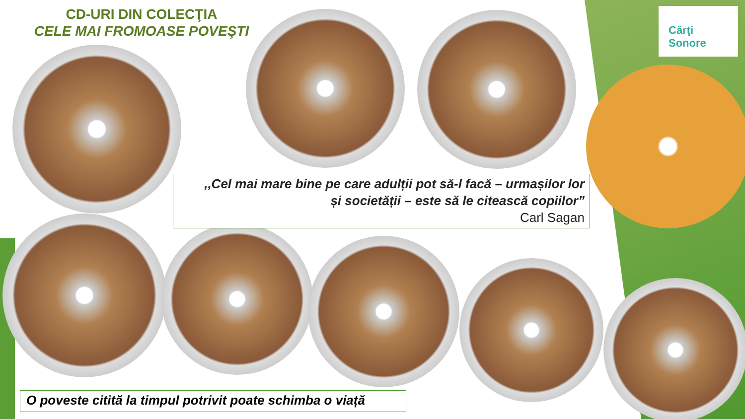CD-URI DIN COLECŢIA
CELE MAI FROMOASE POVEŞTI
Cărţi
Sonore
,,Cel mai mare bine pe care adulții pot să-l facă – urmașilor lor
și societății – este să le citească copiilor”
Carl Sagan
O poveste citită la timpul potrivit poate schimba o viață